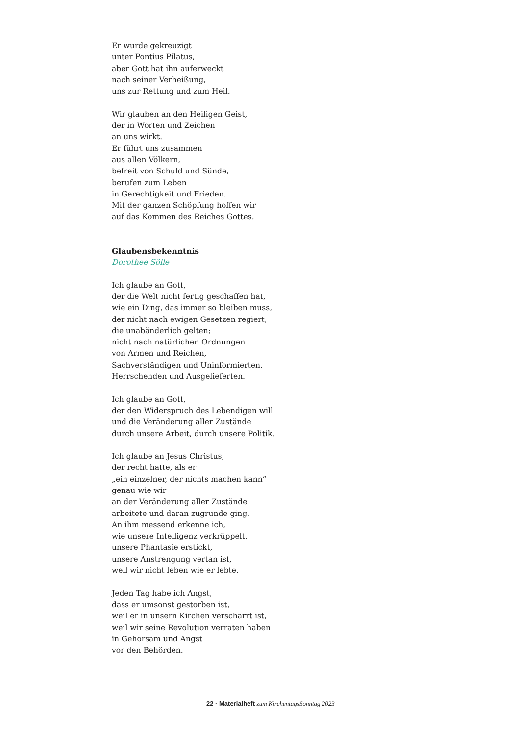Er wurde gekreuzigt
unter Pontius Pilatus,
aber Gott hat ihn auferweckt
nach seiner Verheißung,
uns zur Rettung und zum Heil.
Wir glauben an den Heiligen Geist,
der in Worten und Zeichen
an uns wirkt.
Er führt uns zusammen
aus allen Völkern,
befreit von Schuld und Sünde,
berufen zum Leben
in Gerechtigkeit und Frieden.
Mit der ganzen Schöpfung hoffen wir
auf das Kommen des Reiches Gottes.
Glaubensbekenntnis
Dorothee Sölle
Ich glaube an Gott,
der die Welt nicht fertig geschaffen hat,
wie ein Ding, das immer so bleiben muss,
der nicht nach ewigen Gesetzen regiert,
die unabänderlich gelten;
nicht nach natürlichen Ordnungen
von Armen und Reichen,
Sachverständigen und Uninformierten,
Herrschenden und Ausgelieferten.
Ich glaube an Gott,
der den Widerspruch des Lebendigen will
und die Veränderung aller Zustände
durch unsere Arbeit, durch unsere Politik.
Ich glaube an Jesus Christus,
der recht hatte, als er
„ein einzelner, der nichts machen kann“
genau wie wir
an der Veränderung aller Zustände
arbeitete und daran zugrunde ging.
An ihm messend erkenne ich,
wie unsere Intelligenz verkrüppelt,
unsere Phantasie erstickt,
unsere Anstrengung vertan ist,
weil wir nicht leben wie er lebte.
Jeden Tag habe ich Angst,
dass er umsonst gestorben ist,
weil er in unsern Kirchen verscharrt ist,
weil wir seine Revolution verraten haben
in Gehorsam und Angst
vor den Behörden.
22 · Materialheft zum KirchentagsSonntag 2023